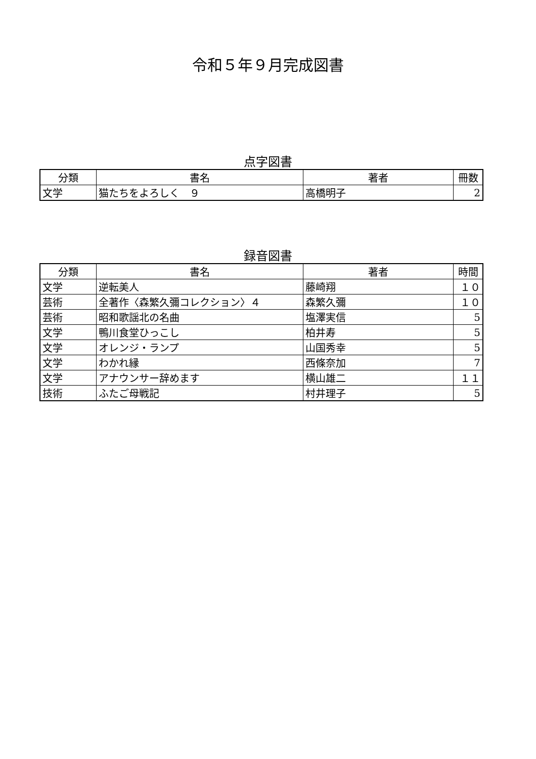令和５年９月完成図書
点字図書
| 分類 | 書名 | 著者 | 冊数 |
| --- | --- | --- | --- |
| 文学 | 猫たちをよろしく ９ | 高橋明子 | 2 |
録音図書
| 分類 | 書名 | 著者 | 時間 |
| --- | --- | --- | --- |
| 文学 | 逆転美人 | 藤崎翔 | １０ |
| 芸術 | 全著作〈森繁久彌コレクション〉４ | 森繁久彌 | １０ |
| 芸術 | 昭和歌謡北の名曲 | 塩澤実信 | 5 |
| 文学 | 鴨川食堂ひっこし | 柏井寿 | 5 |
| 文学 | オレンジ・ランプ | 山国秀幸 | 5 |
| 文学 | わかれ縁 | 西條奈加 | 7 |
| 文学 | アナウンサー辞めます | 横山雄二 | １１ |
| 技術 | ふたご母戦記 | 村井理子 | 5 |